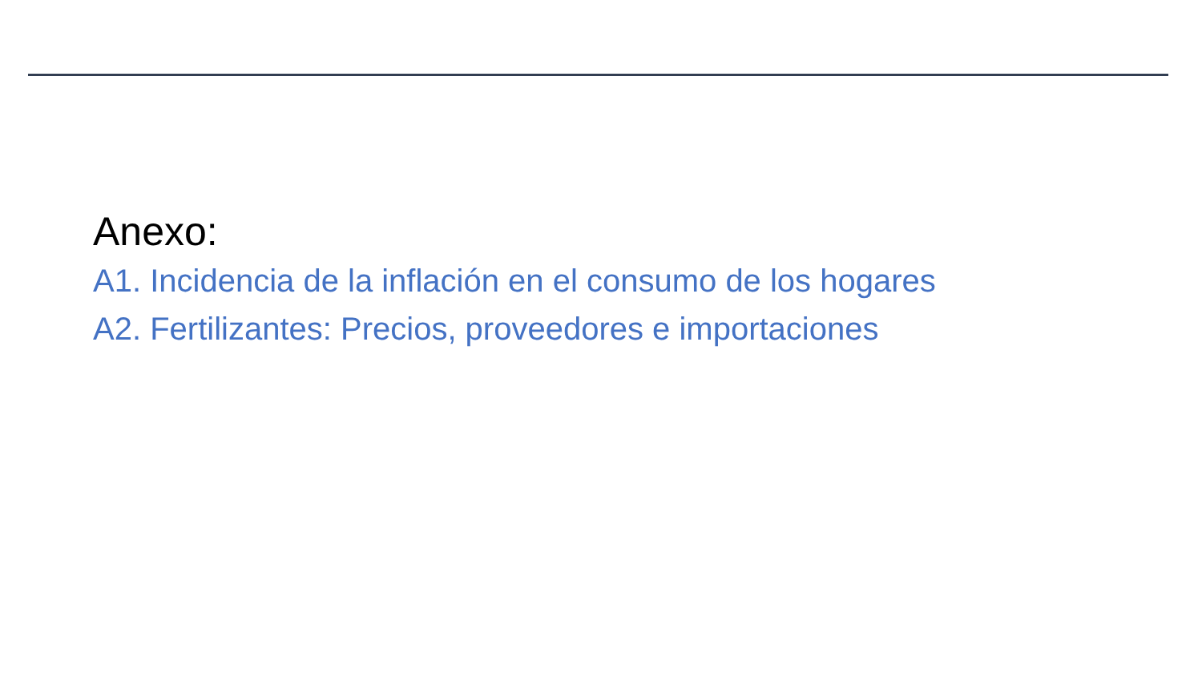Anexo:
A1. Incidencia de la inflación en el consumo de los hogares
A2. Fertilizantes: Precios, proveedores e importaciones